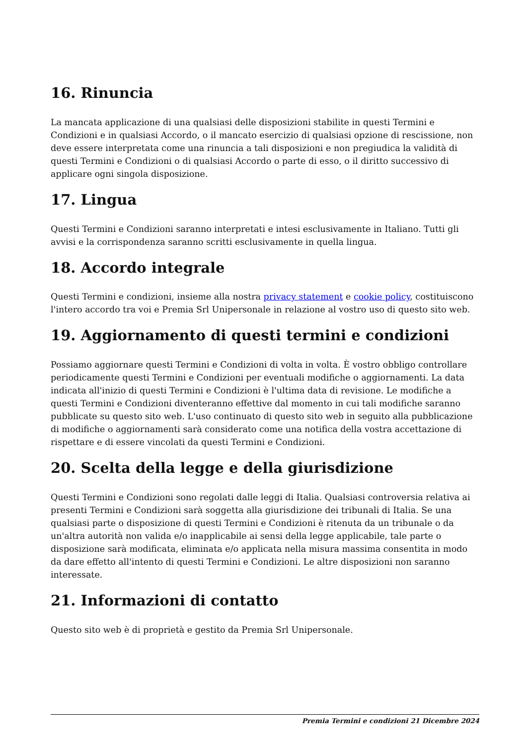16. Rinuncia
La mancata applicazione di una qualsiasi delle disposizioni stabilite in questi Termini e Condizioni e in qualsiasi Accordo, o il mancato esercizio di qualsiasi opzione di rescissione, non deve essere interpretata come una rinuncia a tali disposizioni e non pregiudica la validità di questi Termini e Condizioni o di qualsiasi Accordo o parte di esso, o il diritto successivo di applicare ogni singola disposizione.
17. Lingua
Questi Termini e Condizioni saranno interpretati e intesi esclusivamente in Italiano. Tutti gli avvisi e la corrispondenza saranno scritti esclusivamente in quella lingua.
18. Accordo integrale
Questi Termini e condizioni, insieme alla nostra privacy statement e cookie policy, costituiscono l'intero accordo tra voi e Premia Srl Unipersonale in relazione al vostro uso di questo sito web.
19. Aggiornamento di questi termini e condizioni
Possiamo aggiornare questi Termini e Condizioni di volta in volta. È vostro obbligo controllare periodicamente questi Termini e Condizioni per eventuali modifiche o aggiornamenti. La data indicata all'inizio di questi Termini e Condizioni è l'ultima data di revisione. Le modifiche a questi Termini e Condizioni diventeranno effettive dal momento in cui tali modifiche saranno pubblicate su questo sito web. L'uso continuato di questo sito web in seguito alla pubblicazione di modifiche o aggiornamenti sarà considerato come una notifica della vostra accettazione di rispettare e di essere vincolati da questi Termini e Condizioni.
20. Scelta della legge e della giurisdizione
Questi Termini e Condizioni sono regolati dalle leggi di Italia. Qualsiasi controversia relativa ai presenti Termini e Condizioni sarà soggetta alla giurisdizione dei tribunali di Italia. Se una qualsiasi parte o disposizione di questi Termini e Condizioni è ritenuta da un tribunale o da un'altra autorità non valida e/o inapplicabile ai sensi della legge applicabile, tale parte o disposizione sarà modificata, eliminata e/o applicata nella misura massima consentita in modo da dare effetto all'intento di questi Termini e Condizioni. Le altre disposizioni non saranno interessate.
21. Informazioni di contatto
Questo sito web è di proprietà e gestito da Premia Srl Unipersonale.
Premia Termini e condizioni 21 Dicembre 2024